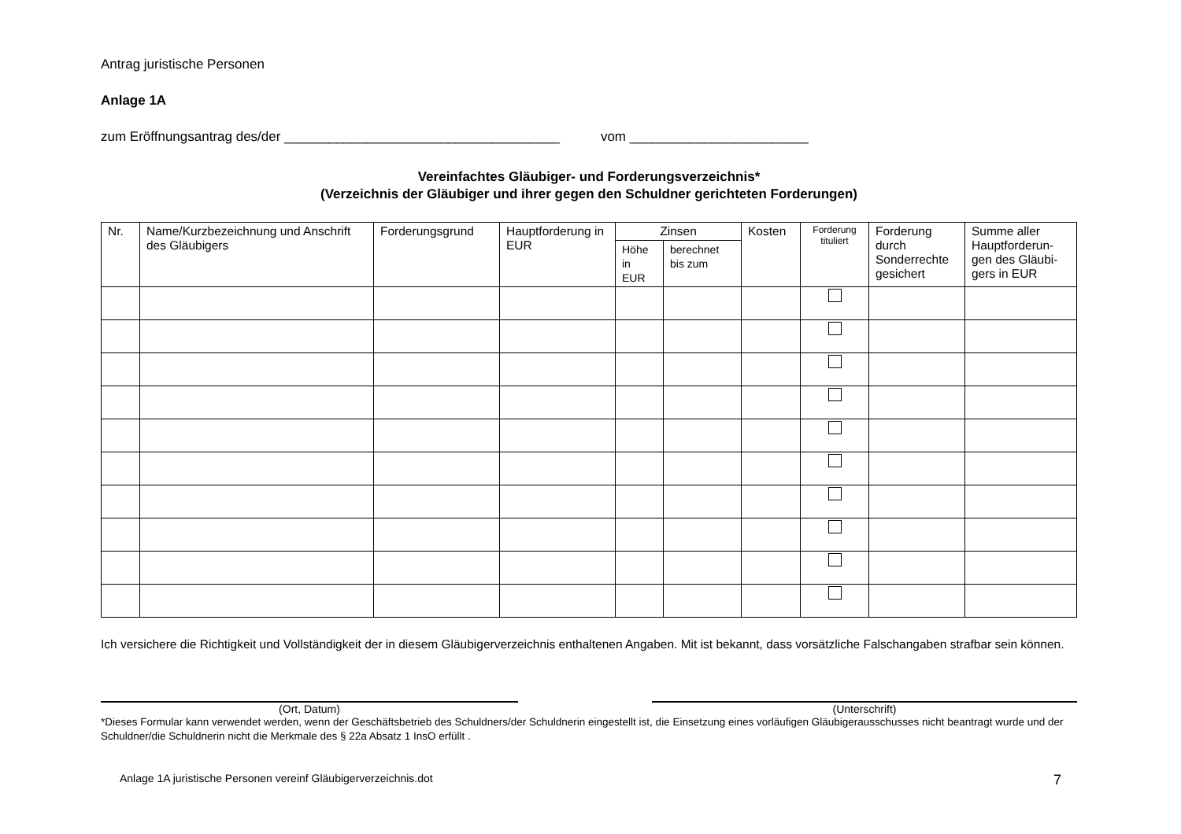Antrag juristische Personen
Anlage 1A
zum Eröffnungsantrag des/der _____________________________________ vom ________________________
Vereinfachtes Gläubiger- und Forderungsverzeichnis*
(Verzeichnis der Gläubiger und ihrer gegen den Schuldner gerichteten Forderungen)
| Nr. | Name/Kurzbezeichnung und Anschrift des Gläubigers | Forderungsgrund | Hauptforderung in EUR | Zinsen | | Kosten | Forderung tituliert | Forderung durch Sonderrechte gesichert | Summe aller Hauptforderun-gen des Gläubi-gers in EUR |
| --- | --- | --- | --- | --- | --- | --- | --- | --- | --- |
| | | | | Höhe in EUR | berechnet bis zum | | | | |
Ich versichere die Richtigkeit und Vollständigkeit der in diesem Gläubigerverzeichnis enthaltenen Angaben. Mit ist bekannt, dass vorsätzliche Falschangaben strafbar sein können.
(Ort, Datum) (Unterschrift)
*Dieses Formular kann verwendet werden, wenn der Geschäftsbetrieb des Schuldners/der Schuldnerin eingestellt ist, die Einsetzung eines vorläufigen Gläubigerausschusses nicht beantragt wurde und der Schuldner/die Schuldnerin nicht die Merkmale des § 22a Absatz 1 InsO erfüllt .
Anlage 1A juristische Personen vereinf Gläubigerverzeichnis.dot 7